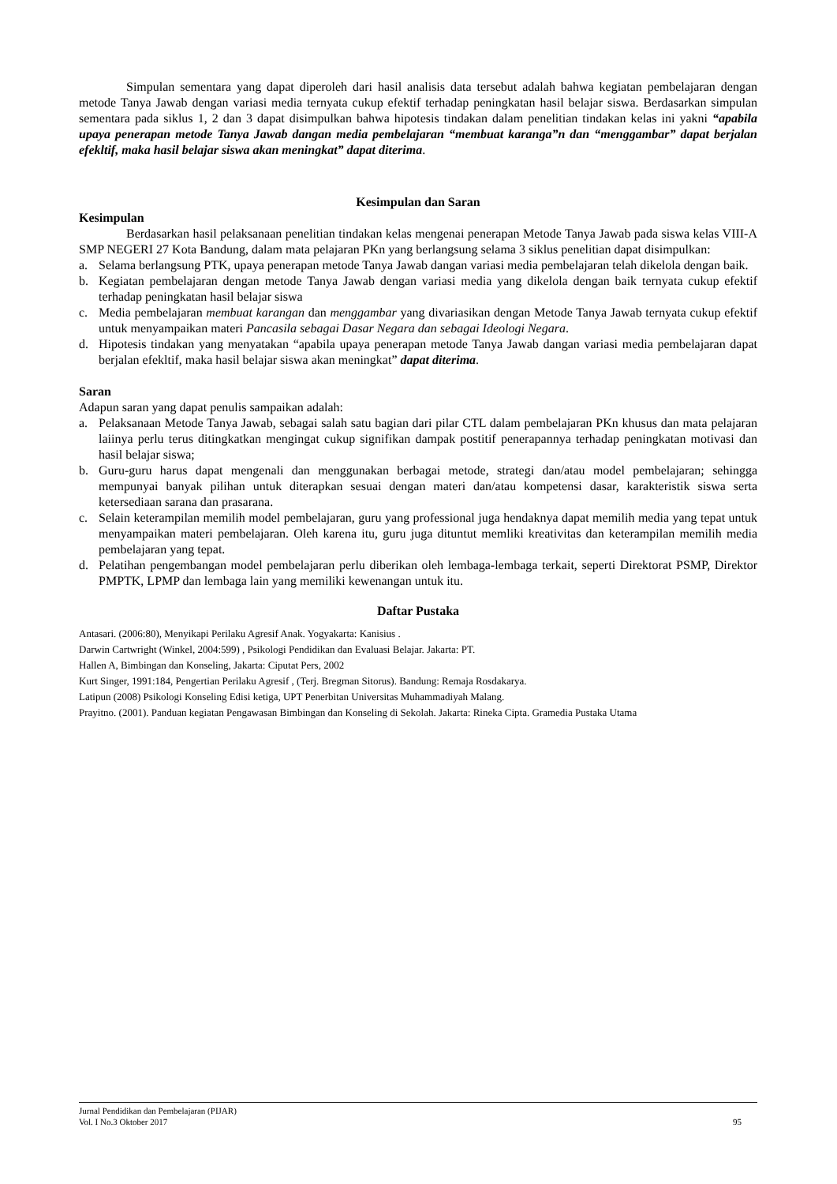Simpulan sementara yang dapat diperoleh dari hasil analisis data tersebut adalah bahwa kegiatan pembelajaran dengan metode Tanya Jawab dengan variasi media ternyata cukup efektif terhadap peningkatan hasil belajar siswa. Berdasarkan simpulan sementara pada siklus 1, 2 dan 3 dapat disimpulkan bahwa hipotesis tindakan dalam penelitian tindakan kelas ini yakni “apabila upaya penerapan metode Tanya Jawab dangan media pembelajaran “membuat karanga”n dan “menggambar” dapat berjalan efekltif, maka hasil belajar siswa akan meningkat” dapat diterima.
Kesimpulan dan Saran
Kesimpulan
Berdasarkan hasil pelaksanaan penelitian tindakan kelas mengenai penerapan Metode Tanya Jawab pada siswa kelas VIII-A SMP NEGERI 27 Kota Bandung, dalam mata pelajaran PKn yang berlangsung selama 3 siklus penelitian dapat disimpulkan:
a. Selama berlangsung PTK, upaya penerapan metode Tanya Jawab dangan variasi media pembelajaran telah dikelola dengan baik.
b. Kegiatan pembelajaran dengan metode Tanya Jawab dengan variasi media yang dikelola dengan baik ternyata cukup efektif terhadap peningkatan hasil belajar siswa
c. Media pembelajaran membuat karangan dan menggambar yang divariasikan dengan Metode Tanya Jawab ternyata cukup efektif untuk menyampaikan materi Pancasila sebagai Dasar Negara dan sebagai Ideologi Negara.
d. Hipotesis tindakan yang menyatakan “apabila upaya penerapan metode Tanya Jawab dangan variasi media pembelajaran dapat berjalan efekltif, maka hasil belajar siswa akan meningkat” dapat diterima.
Saran
Adapun saran yang dapat penulis sampaikan adalah:
a. Pelaksanaan Metode Tanya Jawab, sebagai salah satu bagian dari pilar CTL dalam pembelajaran PKn khusus dan mata pelajaran laiinya perlu terus ditingkatkan mengingat cukup signifikan dampak postitif penerapannya terhadap peningkatan motivasi dan hasil belajar siswa;
b. Guru-guru harus dapat mengenali dan menggunakan berbagai metode, strategi dan/atau model pembelajaran; sehingga mempunyai banyak pilihan untuk diterapkan sesuai dengan materi dan/atau kompetensi dasar, karakteristik siswa serta ketersediaan sarana dan prasarana.
c. Selain keterampilan memilih model pembelajaran, guru yang professional juga hendaknya dapat memilih media yang tepat untuk menyampaikan materi pembelajaran. Oleh karena itu, guru juga dituntut memliki kreativitas dan keterampilan memilih media pembelajaran yang tepat.
d. Pelatihan pengembangan model pembelajaran perlu diberikan oleh lembaga-lembaga terkait, seperti Direktorat PSMP, Direktor PMPTK, LPMP dan lembaga lain yang memiliki kewenangan untuk itu.
Daftar Pustaka
Antasari. (2006:80), Menyikapi Perilaku Agresif Anak. Yogyakarta: Kanisius .
Darwin Cartwright (Winkel, 2004:599) , Psikologi Pendidikan dan Evaluasi Belajar. Jakarta: PT.
Hallen A, Bimbingan dan Konseling, Jakarta: Ciputat Pers, 2002
Kurt Singer, 1991:184, Pengertian Perilaku Agresif , (Terj. Bregman Sitorus). Bandung: Remaja Rosdakarya.
Latipun (2008) Psikologi Konseling Edisi ketiga, UPT Penerbitan Universitas Muhammadiyah Malang.
Prayitno. (2001). Panduan kegiatan Pengawasan Bimbingan dan Konseling di Sekolah. Jakarta: Rineka Cipta. Gramedia Pustaka Utama
Jurnal Pendidikan dan Pembelajaran (PIJAR)
Vol. I No.3 Oktober 2017 95